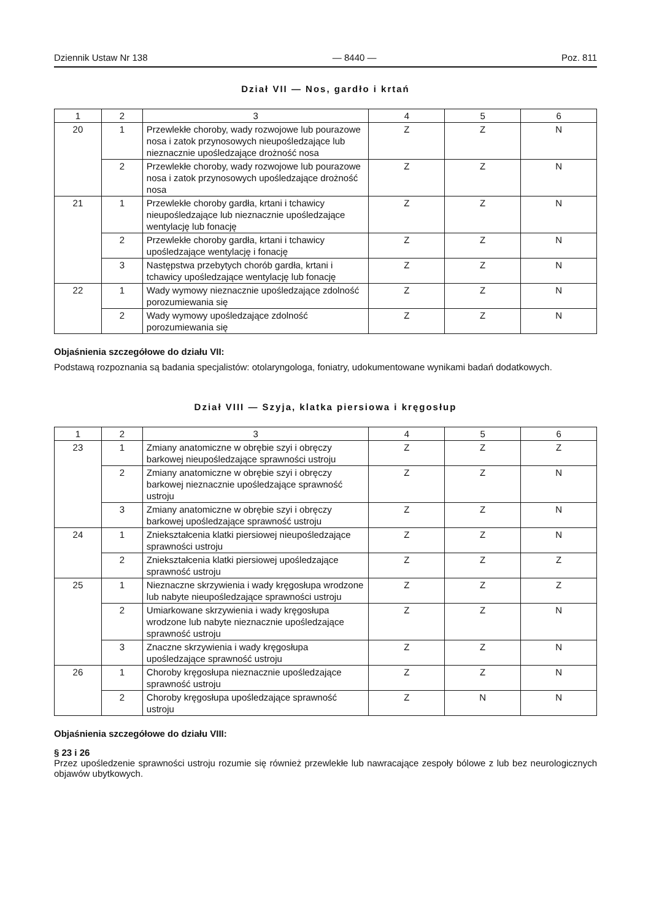Dziennik Ustaw Nr 138 — 8440 — Poz. 811
Dział VII — Nos, gardło i krtań
| 1 | 2 | 3 | 4 | 5 | 6 |
| --- | --- | --- | --- | --- | --- |
| 20 | 1 | Przewlekłe choroby, wady rozwojowe lub pourazowe nosa i zatok przynosowych nieupośledzające lub nieznacznie upośledzające drożność nosa | Z | Z | N |
| | 2 | Przewlekłe choroby, wady rozwojowe lub pourazowe nosa i zatok przynosowych upośledzające drożność nosa | Z | Z | N |
| 21 | 1 | Przewlekłe choroby gardła, krtani i tchawicy nieupośledzające lub nieznacznie upośledzające wentylację lub fonację | Z | Z | N |
| | 2 | Przewlekłe choroby gardła, krtani i tchawicy upośledzające wentylację i fonację | Z | Z | N |
| | 3 | Następstwa przebytych chorób gardła, krtani i tchawicy upośledzające wentylację lub fonację | Z | Z | N |
| 22 | 1 | Wady wymowy nieznacznie upośledzające zdolność porozumiewania się | Z | Z | N |
| | 2 | Wady wymowy upośledzające zdolność porozumiewania się | Z | Z | N |
Objaśnienia szczegółowe do działu VII:
Podstawą rozpoznania są badania specjalistów: otolaryngologa, foniatry, udokumentowane wynikami badań dodatkowych.
Dział VIII — Szyja, klatka piersiowa i kręgosłup
| 1 | 2 | 3 | 4 | 5 | 6 |
| --- | --- | --- | --- | --- | --- |
| 23 | 1 | Zmiany anatomiczne w obrębie szyi i obręczy barkowej nieupośledzające sprawności ustroju | Z | Z | Z |
| | 2 | Zmiany anatomiczne w obrębie szyi i obręczy barkowej nieznacznie upośledzające sprawność ustroju | Z | Z | N |
| | 3 | Zmiany anatomiczne w obrębie szyi i obręczy barkowej upośledzające sprawność ustroju | Z | Z | N |
| 24 | 1 | Zniekształcenia klatki piersiowej nieupośledzające sprawności ustroju | Z | Z | N |
| | 2 | Zniekształcenia klatki piersiowej upośledzające sprawność ustroju | Z | Z | Z |
| 25 | 1 | Nieznaczne skrzywienia i wady kręgosłupa wrodzone lub nabyte nieupośledzające sprawności ustroju | Z | Z | Z |
| | 2 | Umiarkowane skrzywienia i wady kręgosłupa wrodzone lub nabyte nieznacznie upośledzające sprawność ustroju | Z | Z | N |
| | 3 | Znaczne skrzywienia i wady kręgosłupa upośledzające sprawność ustroju | Z | Z | N |
| 26 | 1 | Choroby kręgosłupa nieznacznie upośledzające sprawność ustroju | Z | Z | N |
| | 2 | Choroby kręgosłupa upośledzające sprawność ustroju | Z | N | N |
Objaśnienia szczegółowe do działu VIII:
§ 23 i 26
Przez upośledzenie sprawności ustroju rozumie się również przewlekłe lub nawracające zespoły bólowe z lub bez neurologicznych objawów ubytkowych.